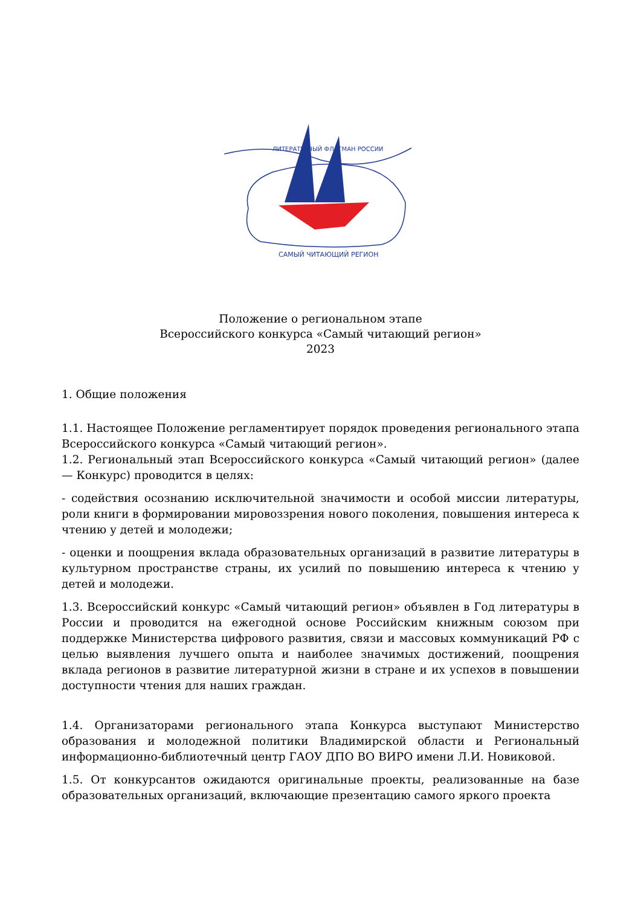ЛИТЕРАТУРНЫЙ ФЛАГМАН РОССИИ
САМЫЙ ЧИТАЮЩИЙ РЕГИОН
Положение о региональном этапе
Всероссийского конкурса «Самый читающий регион»
2023
1. Общие положения
1.1. Настоящее Положение регламентирует порядок проведения регионального этапа Всероссийского конкурса «Самый читающий регион».
1.2. Региональный этап Всероссийского конкурса «Самый читающий регион» (далее — Конкурс) проводится в целях:
- содействия осознанию исключительной значимости и особой миссии литературы, роли книги в формировании мировоззрения нового поколения, повышения интереса к чтению у детей и молодежи;
- оценки и поощрения вклада образовательных организаций в развитие литературы в культурном пространстве страны, их усилий по повышению интереса к чтению у детей и молодежи.
1.3. Всероссийский конкурс «Самый читающий регион» объявлен в Год литературы в России и проводится на ежегодной основе Российским книжным союзом при поддержке Министерства цифрового развития, связи и массовых коммуникаций РФ с целью выявления лучшего опыта и наиболее значимых достижений, поощрения вклада регионов в развитие литературной жизни в стране и их успехов в повышении доступности чтения для наших граждан.
1.4. Организаторами регионального этапа Конкурса выступают Министерство образования и молодежной политики Владимирской области и Региональный информационно-библиотечный центр ГАОУ ДПО ВО ВИРО имени Л.И. Новиковой.
1.5. От конкурсантов ожидаются оригинальные проекты, реализованные на базе образовательных организаций, включающие презентацию самого яркого проекта